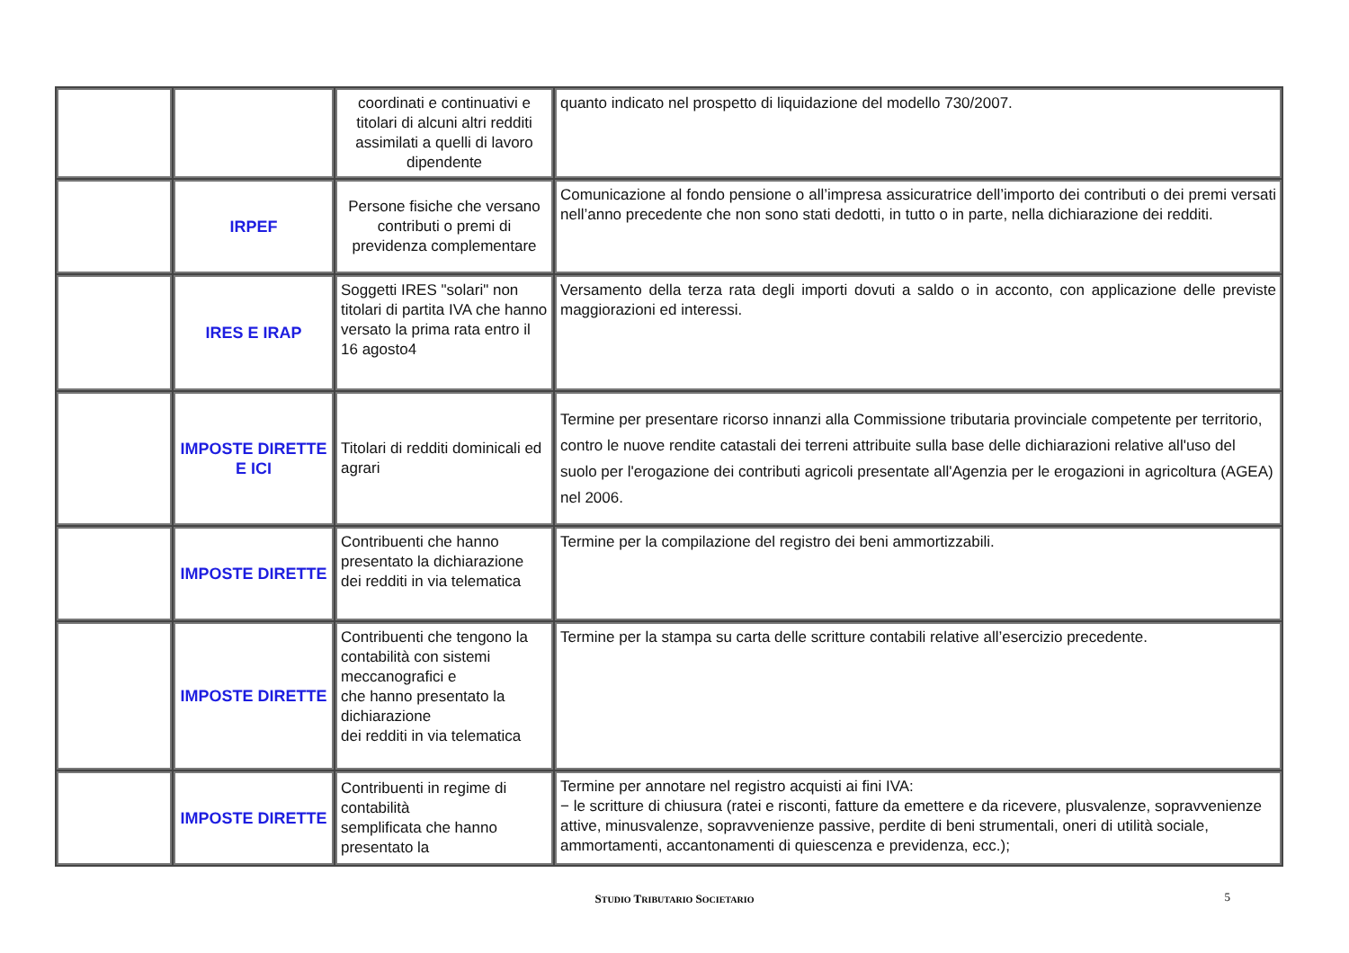| | | coordinati e continuativi e titolari di alcuni altri redditi assimilati a quelli di lavoro dipendente | quanto indicato nel prospetto di liquidazione del modello 730/2007. |
| | IRPEF | Persone fisiche che versano contributi o premi di previdenza complementare | Comunicazione al fondo pensione o all’impresa assicuratrice dell’importo dei contributi o dei premi versati nell’anno precedente che non sono stati dedotti, in tutto o in parte, nella dichiarazione dei redditi. |
| | IRES E IRAP | Soggetti IRES "solari" non titolari di partita IVA che hanno versato la prima rata entro il 16 agosto4 | Versamento della terza rata degli importi dovuti a saldo o in acconto, con applicazione delle previste maggiorazioni ed interessi. |
| | IMPOSTE DIRETTE E ICI | Titolari di redditi dominicali ed agrari | Termine per presentare ricorso innanzi alla Commissione tributaria provinciale competente per territorio, contro le nuove rendite catastali dei terreni attribuite sulla base delle dichiarazioni relative all'uso del suolo per l'erogazione dei contributi agricoli presentate all'Agenzia per le erogazioni in agricoltura (AGEA) nel 2006. |
| | IMPOSTE DIRETTE | Contribuenti che hanno presentato la dichiarazione dei redditi in via telematica | Termine per la compilazione del registro dei beni ammortizzabili. |
| | IMPOSTE DIRETTE | Contribuenti che tengono la contabilità con sistemi meccanografici e che hanno presentato la dichiarazione dei redditi in via telematica | Termine per la stampa su carta delle scritture contabili relative all’esercizio precedente. |
| | IMPOSTE DIRETTE | Contribuenti in regime di contabilità semplificata che hanno presentato la | Termine per annotare nel registro acquisti ai fini IVA: − le scritture di chiusura (ratei e risconti, fatture da emettere e da ricevere, plusvalenze, sopravvenienze attive, minusvalenze, sopravvenienze passive, perdite di beni strumentali, oneri di utilità sociale, ammortamenti, accantonamenti di quiescenza e previdenza, ecc.); |
STUDIO TRIBUTARIO SOCIETARIO
5